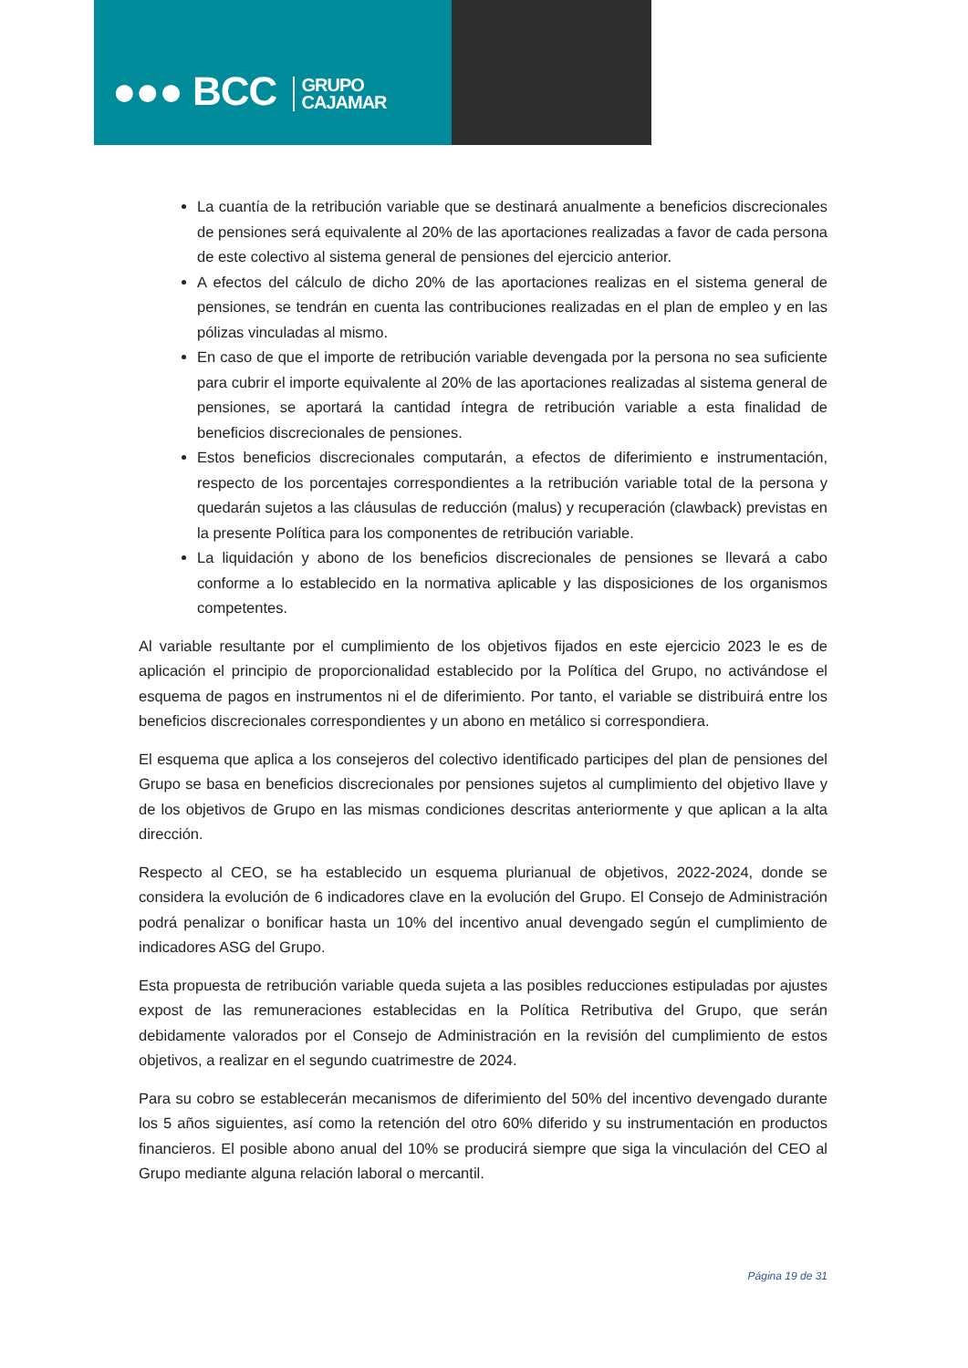●●● BCC GRUPO
CAJAMAR
La cuantía de la retribución variable que se destinará anualmente a beneficios discrecionales de pensiones será equivalente al 20% de las aportaciones realizadas a favor de cada persona de este colectivo al sistema general de pensiones del ejercicio anterior.
A efectos del cálculo de dicho 20% de las aportaciones realizas en el sistema general de pensiones, se tendrán en cuenta las contribuciones realizadas en el plan de empleo y en las pólizas vinculadas al mismo.
En caso de que el importe de retribución variable devengada por la persona no sea suficiente para cubrir el importe equivalente al 20% de las aportaciones realizadas al sistema general de pensiones, se aportará la cantidad íntegra de retribución variable a esta finalidad de beneficios discrecionales de pensiones.
Estos beneficios discrecionales computarán, a efectos de diferimiento e instrumentación, respecto de los porcentajes correspondientes a la retribución variable total de la persona y quedarán sujetos a las cláusulas de reducción (malus) y recuperación (clawback) previstas en la presente Política para los componentes de retribución variable.
La liquidación y abono de los beneficios discrecionales de pensiones se llevará a cabo conforme a lo establecido en la normativa aplicable y las disposiciones de los organismos competentes.
Al variable resultante por el cumplimiento de los objetivos fijados en este ejercicio 2023 le es de aplicación el principio de proporcionalidad establecido por la Política del Grupo, no activándose el esquema de pagos en instrumentos ni el de diferimiento. Por tanto, el variable se distribuirá entre los beneficios discrecionales correspondientes y un abono en metálico si correspondiera.
El esquema que aplica a los consejeros del colectivo identificado participes del plan de pensiones del Grupo se basa en beneficios discrecionales por pensiones sujetos al cumplimiento del objetivo llave y de los objetivos de Grupo en las mismas condiciones descritas anteriormente y que aplican a la alta dirección.
Respecto al CEO, se ha establecido un esquema plurianual de objetivos, 2022-2024, donde se considera la evolución de 6 indicadores clave en la evolución del Grupo. El Consejo de Administración podrá penalizar o bonificar hasta un 10% del incentivo anual devengado según el cumplimiento de indicadores ASG del Grupo.
Esta propuesta de retribución variable queda sujeta a las posibles reducciones estipuladas por ajustes expost de las remuneraciones establecidas en la Política Retributiva del Grupo, que serán debidamente valorados por el Consejo de Administración en la revisión del cumplimiento de estos objetivos, a realizar en el segundo cuatrimestre de 2024.
Para su cobro se establecerán mecanismos de diferimiento del 50% del incentivo devengado durante los 5 años siguientes, así como la retención del otro 60% diferido y su instrumentación en productos financieros. El posible abono anual del 10% se producirá siempre que siga la vinculación del CEO al Grupo mediante alguna relación laboral o mercantil.
Página 19 de 31